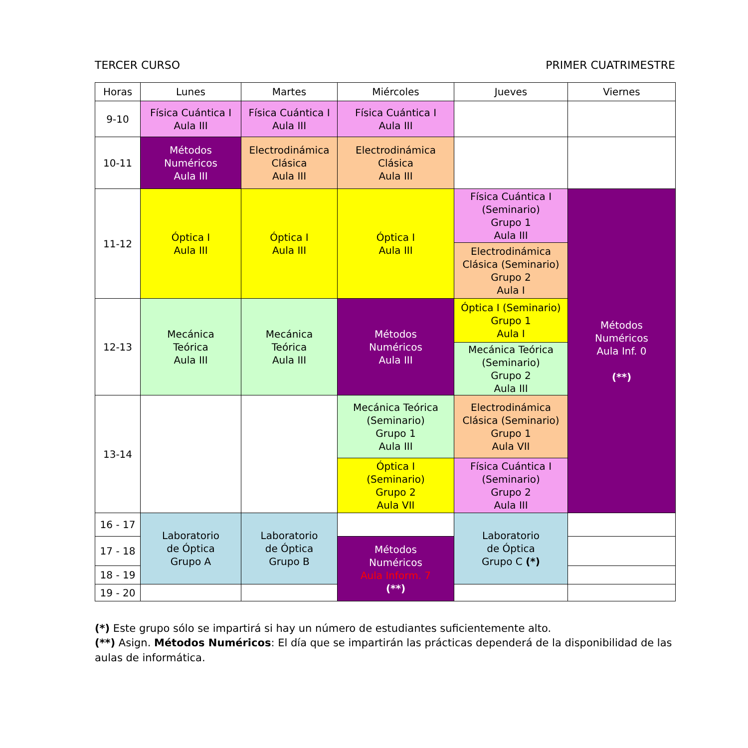TERCER CURSO PRIMER CUATRIMESTRE
| Horas | Lunes | Martes | Miércoles | Jueves | Viernes |
| --- | --- | --- | --- | --- | --- |
| 9-10 | Física Cuántica I Aula III | Física Cuántica I Aula III | Física Cuántica I Aula III | | |
| 10-11 | Métodos Numéricos Aula III | Electrodinámica Clásica Aula III | Electrodinámica Clásica Aula III | | |
| 11-12 | Óptica I Aula III | Óptica I Aula III | Óptica I Aula III | Física Cuántica I (Seminario) Grupo 1 Aula III | Métodos Numéricos Aula Inf. 0 (**) |
| | | | | Electrodinámica Clásica (Seminario) Grupo 2 Aula I | |
| 12-13 | Mecánica Teórica Aula III | Mecánica Teórica Aula III | Métodos Numéricos Aula III | Óptica I (Seminario) Grupo 1 Aula I | |
| | | | | Mecánica Teórica (Seminario) Grupo 2 Aula III | |
| 13-14 | | | Mecánica Teórica (Seminario) Grupo 1 Aula III | Electrodinámica Clásica (Seminario) Grupo 1 Aula VII | |
| | | | Óptica I (Seminario) Grupo 2 Aula VII | Física Cuántica I (Seminario) Grupo 2 Aula III | |
| 16 - 17 | Laboratorio de Óptica Grupo A | Laboratorio de Óptica Grupo B | | Laboratorio de Óptica Grupo C (*) | |
| 17 - 18 | | | Métodos Numéricos Aula Inform. 7 (**) | | |
| 18 - 19 | | | | | |
| 19 - 20 | | | | | |
(*) Este grupo sólo se impartirá si hay un número de estudiantes suficientemente alto.
(**) Asign. Métodos Numéricos: El día que se impartirán las prácticas dependerá de la disponibilidad de las aulas de informática.